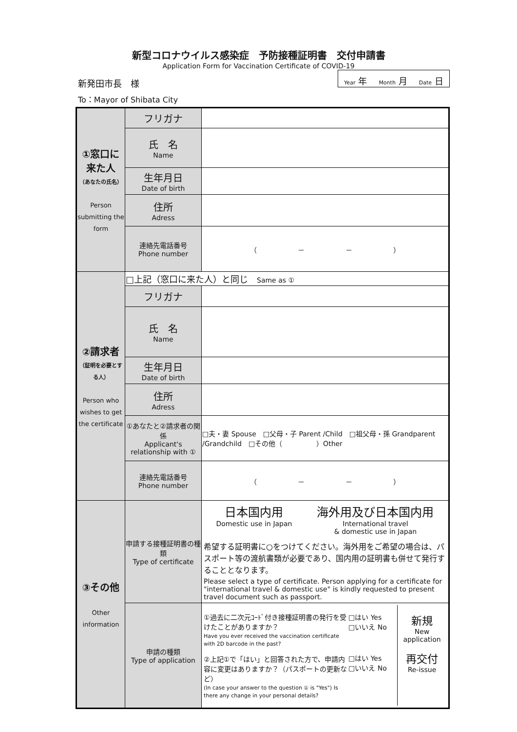新型コロナウイルス感染症　予防接種証明書　交付申請書
Application Form for Vaccination Certificate of COVID-19
新発田市長　様
Year 年 Month 月 Date 日
To：Mayor of Shibata City
| ①窓口に来た人 （あなたの氏名） Person submitting the form | フリガナ | |
| | 氏 名 Name | |
| | 生年月日 Date of birth | |
| | 住所 Adress | |
| | 連絡先電話番号 Phone number | （ － － ） |
| ②請求者 （証明を必要とする人） Person who wishes to get the certificate | □上記（窓口に来た人）と同じ Same as ① | |
| | フリガナ | |
| | 氏 名 Name | |
| | 生年月日 Date of birth | |
| | 住所 Adress | |
| | ①あなたと②請求者の関係 Applicant's relationship with ① | □夫・妻 Spouse □父母・子 Parent /Child □祖父母・孫 Grandparent /Grandchild □その他（ ）Other |
| | 連絡先電話番号 Phone number | （ － － ） |
| ③その他 Other information | 申請する接種証明書の種類 Type of certificate | 日本国内用 Domestic use in Japan 海外用及び日本国内用 International travel & domestic use in Japan 希望する証明書に○をつけてください。海外用をご希望の場合は、パスポート等の渡航書類が必要であり、国内用の証明書も併せて発行することとなります。 Please select a type of certificate. Person applying for a certificate for "international travel & domestic use" is kindly requested to present travel document such as passport. |
| | 申請の種類 Type of application | ①過去に二次元ｺｰﾄﾞ付き接種証明書の発行を受けたことがありますか？ Have you ever received the vaccination certificate with 2D barcode in the past? ②上記①で「はい」と回答された方で、申請内容に変更はありますか？（パスポートの更新など） (In case your answer to the question ① is "Yes") Is there any change in your personal details? □はい Yes □いいえ No □はい Yes □いいえ No 新規 New application 再交付 Re-issue |